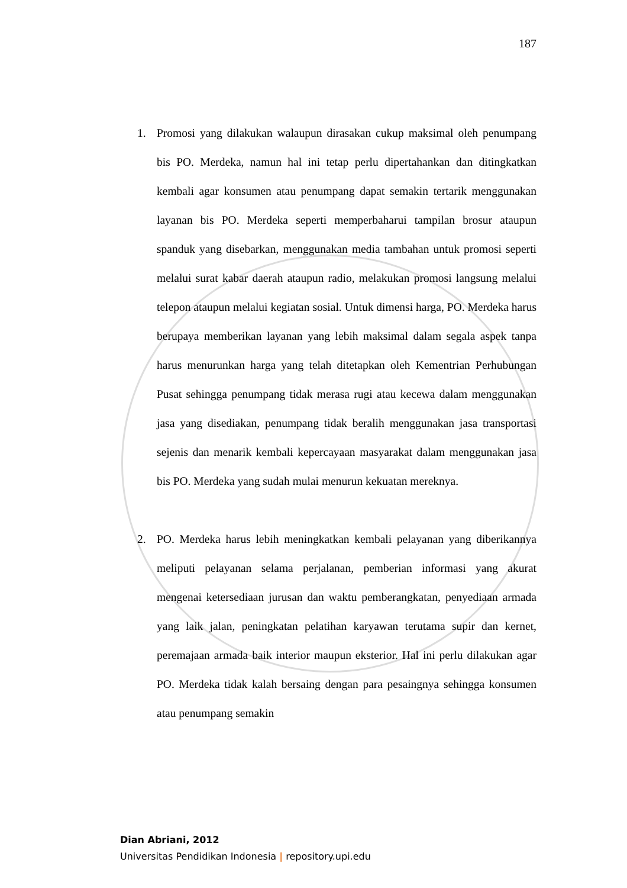187
1. Promosi yang dilakukan walaupun dirasakan cukup maksimal oleh penumpang bis PO. Merdeka, namun hal ini tetap perlu dipertahankan dan ditingkatkan kembali agar konsumen atau penumpang dapat semakin tertarik menggunakan layanan bis PO. Merdeka seperti memperbaharui tampilan brosur ataupun spanduk yang disebarkan, menggunakan media tambahan untuk promosi seperti melalui surat kabar daerah ataupun radio, melakukan promosi langsung melalui telepon ataupun melalui kegiatan sosial. Untuk dimensi harga, PO. Merdeka harus berupaya memberikan layanan yang lebih maksimal dalam segala aspek tanpa harus menurunkan harga yang telah ditetapkan oleh Kementrian Perhubungan Pusat sehingga penumpang tidak merasa rugi atau kecewa dalam menggunakan jasa yang disediakan, penumpang tidak beralih menggunakan jasa transportasi sejenis dan menarik kembali kepercayaan masyarakat dalam menggunakan jasa bis PO. Merdeka yang sudah mulai menurun kekuatan mereknya.
2. PO. Merdeka harus lebih meningkatkan kembali pelayanan yang diberikannya meliputi pelayanan selama perjalanan, pemberian informasi yang akurat mengenai ketersediaan jurusan dan waktu pemberangkatan, penyediaan armada yang laik jalan, peningkatan pelatihan karyawan terutama supir dan kernet, peremajaan armada baik interior maupun eksterior. Hal ini perlu dilakukan agar PO. Merdeka tidak kalah bersaing dengan para pesaingnya sehingga konsumen atau penumpang semakin
Dian Abriani, 2012
Universitas Pendidikan Indonesia | repository.upi.edu